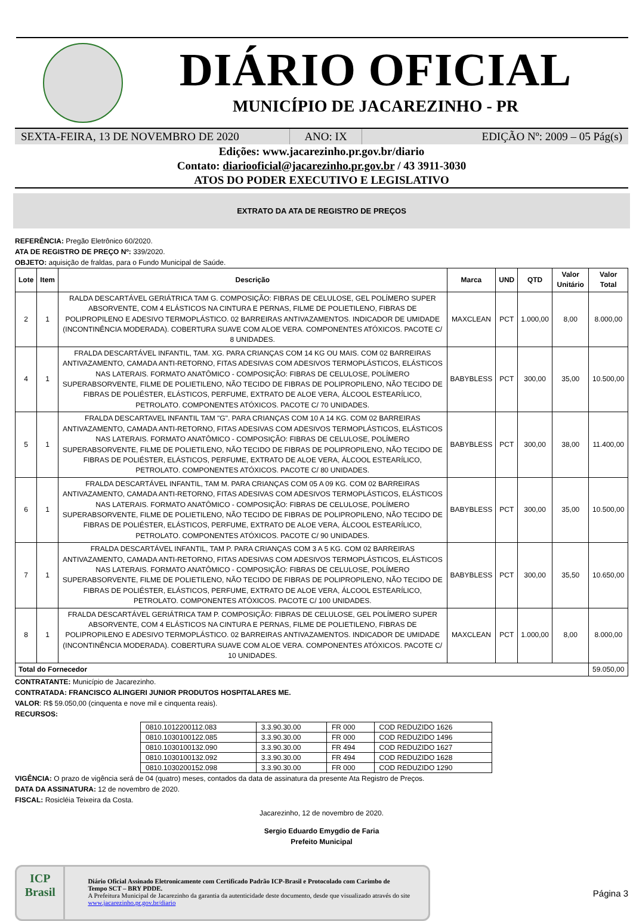DIÁRIO OFICIAL
MUNICÍPIO DE JACAREZINHO - PR
SEXTA-FEIRA, 13 DE NOVEMBRO DE 2020 ANO: IX EDIÇÃO Nº: 2009 – 05 Pág(s)
Edições: www.jacarezinho.pr.gov.br/diario
Contato: diariooficial@jacarezinho.pr.gov.br / 43 3911-3030
ATOS DO PODER EXECUTIVO E LEGISLATIVO
EXTRATO DA ATA DE REGISTRO DE PREÇOS
REFERÊNCIA: Pregão Eletrônico 60/2020.
ATA DE REGISTRO DE PREÇO Nº: 339/2020.
OBJETO: aquisição de fraldas, para o Fundo Municipal de Saúde.
| Lote | Item | Descrição | Marca | UND | QTD | Valor Unitário | Valor Total |
| --- | --- | --- | --- | --- | --- | --- | --- |
| 2 | 1 | RALDA DESCARTÁVEL GERIÁTRICA TAM G. COMPOSIÇÃO: FIBRAS DE CELULOSE, GEL POLÍMERO SUPER ABSORVENTE, COM 4 ELÁSTICOS NA CINTURA E PERNAS, FILME DE POLIETILENO, FIBRAS DE POLIPROPILENO E ADESIVO TERMOPLÁSTICO. 02 BARREIRAS ANTIVAZAMENTOS. INDICADOR DE UMIDADE (INCONTINÊNCIA MODERADA). COBERTURA SUAVE COM ALOE VERA. COMPONENTES ATÓXICOS. PACOTE C/ 8 UNIDADES. | MAXCLEAN | PCT | 1.000,00 | 8,00 | 8.000,00 |
| 4 | 1 | FRALDA DESCARTÁVEL INFANTIL, TAM. XG. PARA CRIANÇAS COM 14 KG OU MAIS. COM 02 BARREIRAS ANTIVAZAMENTO, CAMADA ANTI-RETORNO, FITAS ADESIVAS COM ADESIVOS TERMOPLÁSTICOS, ELÁSTICOS NAS LATERAIS. FORMATO ANATÔMICO - COMPOSIÇÃO: FIBRAS DE CELULOSE, POLÍMERO SUPERABSORVENTE, FILME DE POLIETILENO, NÃO TECIDO DE FIBRAS DE POLIPROPILENO, NÃO TECIDO DE FIBRAS DE POLIÉSTER, ELÁSTICOS, PERFUME, EXTRATO DE ALOE VERA, ÁLCOOL ESTEARÍLICO, PETROLATO. COMPONENTES ATÓXICOS. PACOTE C/ 70 UNIDADES. | BABYBLESS | PCT | 300,00 | 35,00 | 10.500,00 |
| 5 | 1 | FRALDA DESCARTAVEL INFANTIL TAM "G". PARA CRIANÇAS COM 10 A 14 KG. COM 02 BARREIRAS ANTIVAZAMENTO, CAMADA ANTI-RETORNO, FITAS ADESIVAS COM ADESIVOS TERMOPLÁSTICOS, ELÁSTICOS NAS LATERAIS. FORMATO ANATÔMICO - COMPOSIÇÃO: FIBRAS DE CELULOSE, POLÍMERO SUPERABSORVENTE, FILME DE POLIETILENO, NÃO TECIDO DE FIBRAS DE POLIPROPILENO, NÃO TECIDO DE FIBRAS DE POLIÉSTER, ELÁSTICOS, PERFUME, EXTRATO DE ALOE VERA, ÁLCOOL ESTEARÍLICO, PETROLATO. COMPONENTES ATÓXICOS. PACOTE C/ 80 UNIDADES. | BABYBLESS | PCT | 300,00 | 38,00 | 11.400,00 |
| 6 | 1 | FRALDA DESCARTÁVEL INFANTIL, TAM M. PARA CRIANÇAS COM 05 A 09 KG. COM 02 BARREIRAS ANTIVAZAMENTO, CAMADA ANTI-RETORNO, FITAS ADESIVAS COM ADESIVOS TERMOPLÁSTICOS, ELÁSTICOS NAS LATERAIS. FORMATO ANATÔMICO - COMPOSIÇÃO: FIBRAS DE CELULOSE, POLÍMERO SUPERABSORVENTE, FILME DE POLIETILENO, NÃO TECIDO DE FIBRAS DE POLIPROPILENO, NÃO TECIDO DE FIBRAS DE POLIÉSTER, ELÁSTICOS, PERFUME, EXTRATO DE ALOE VERA, ÁLCOOL ESTEARÍLICO, PETROLATO. COMPONENTES ATÓXICOS. PACOTE C/ 90 UNIDADES. | BABYBLESS | PCT | 300,00 | 35,00 | 10.500,00 |
| 7 | 1 | FRALDA DESCARTÁVEL INFANTIL, TAM P. PARA CRIANÇAS COM 3 A 5 KG. COM 02 BARREIRAS ANTIVAZAMENTO, CAMADA ANTI-RETORNO, FITAS ADESIVAS COM ADESIVOS TERMOPLÁSTICOS, ELÁSTICOS NAS LATERAIS. FORMATO ANATÔMICO - COMPOSIÇÃO: FIBRAS DE CELULOSE, POLÍMERO SUPERABSORVENTE, FILME DE POLIETILENO, NÃO TECIDO DE FIBRAS DE POLIPROPILENO, NÃO TECIDO DE FIBRAS DE POLIÉSTER, ELÁSTICOS, PERFUME, EXTRATO DE ALOE VERA, ÁLCOOL ESTEARÍLICO, PETROLATO. COMPONENTES ATÓXICOS. PACOTE C/ 100 UNIDADES. | BABYBLESS | PCT | 300,00 | 35,50 | 10.650,00 |
| 8 | 1 | FRALDA DESCARTÁVEL GERIÁTRICA TAM P. COMPOSIÇÃO: FIBRAS DE CELULOSE, GEL POLÍMERO SUPER ABSORVENTE, COM 4 ELÁSTICOS NA CINTURA E PERNAS, FILME DE POLIETILENO, FIBRAS DE POLIPROPILENO E ADESIVO TERMOPLÁSTICO. 02 BARREIRAS ANTIVAZAMENTOS. INDICADOR DE UMIDADE (INCONTINÊNCIA MODERADA). COBERTURA SUAVE COM ALOE VERA. COMPONENTES ATÓXICOS. PACOTE C/ 10 UNIDADES. | MAXCLEAN | PCT | 1.000,00 | 8,00 | 8.000,00 |
| Total do Fornecedor | | | | | | | 59.050,00 |
CONTRATANTE: Município de Jacarezinho.
CONTRATADA: FRANCISCO ALINGERI JUNIOR PRODUTOS HOSPITALARES ME.
VALOR: R$ 59.050,00 (cinquenta e nove mil e cinquenta reais).
RECURSOS:
| 0810.1012200112.083 | 3.3.90.30.00 | FR 000 | COD REDUZIDO 1626 |
| 0810.1030100122.085 | 3.3.90.30.00 | FR 000 | COD REDUZIDO 1496 |
| 0810.1030100132.090 | 3.3.90.30.00 | FR 494 | COD REDUZIDO 1627 |
| 0810.1030100132.092 | 3.3.90.30.00 | FR 494 | COD REDUZIDO 1628 |
| 0810.1030200152.098 | 3.3.90.30.00 | FR 000 | COD REDUZIDO 1290 |
VIGÊNCIA: O prazo de vigência será de 04 (quatro) meses, contados da data de assinatura da presente Ata Registro de Preços.
DATA DA ASSINATURA: 12 de novembro de 2020.
FISCAL: Rosicléia Teixeira da Costa.
Jacarezinho, 12 de novembro de 2020.
Sergio Eduardo Emygdio de Faria
Prefeito Municipal
ICP
Brasil
Diário Oficial Assinado Eletronicamente com Certificado Padrão ICP-Brasil e Protocolado com Carimbo de Tempo SCT – BRY PDDE.
A Prefeitura Municipal de Jacarezinho da garantia da autenticidade deste documento, desde que visualizado através do site www.jacarezinho.pr.gov.br/diario
Página 3